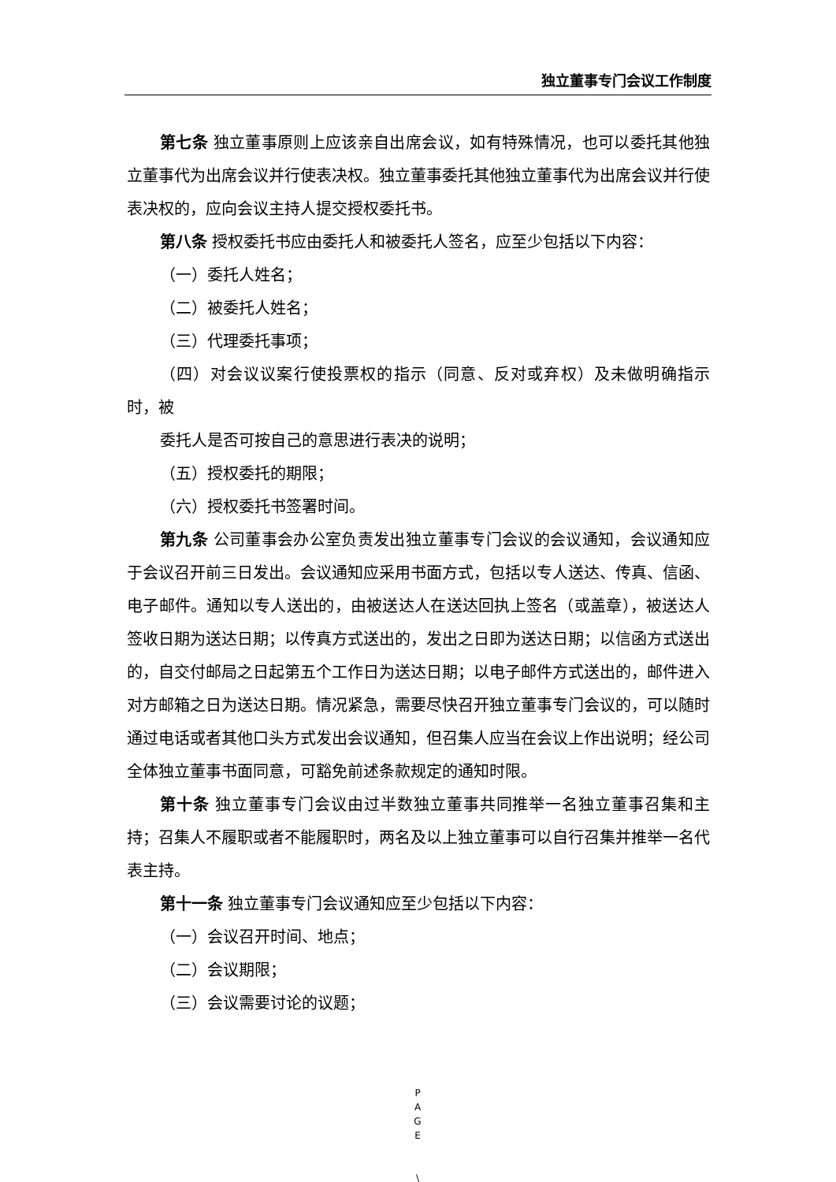独立董事专门会议工作制度
第七条 独立董事原则上应该亲自出席会议，如有特殊情况，也可以委托其他独立董事代为出席会议并行使表决权。独立董事委托其他独立董事代为出席会议并行使表决权的，应向会议主持人提交授权委托书。
第八条 授权委托书应由委托人和被委托人签名，应至少包括以下内容：
（一）委托人姓名；
（二）被委托人姓名；
（三）代理委托事项；
（四）对会议议案行使投票权的指示（同意、反对或弃权）及未做明确指示时，被
委托人是否可按自己的意思进行表决的说明；
（五）授权委托的期限；
（六）授权委托书签署时间。
第九条 公司董事会办公室负责发出独立董事专门会议的会议通知，会议通知应于会议召开前三日发出。会议通知应采用书面方式，包括以专人送达、传真、信函、电子邮件。通知以专人送出的，由被送达人在送达回执上签名（或盖章），被送达人签收日期为送达日期；以传真方式送出的，发出之日即为送达日期；以信函方式送出的，自交付邮局之日起第五个工作日为送达日期；以电子邮件方式送出的，邮件进入对方邮箱之日为送达日期。情况紧急，需要尽快召开独立董事专门会议的，可以随时通过电话或者其他口头方式发出会议通知，但召集人应当在会议上作出说明；经公司全体独立董事书面同意，可豁免前述条款规定的通知时限。
第十条 独立董事专门会议由过半数独立董事共同推举一名独立董事召集和主持；召集人不履职或者不能履职时，两名及以上独立董事可以自行召集并推举一名代表主持。
第十一条 独立董事专门会议通知应至少包括以下内容：
（一）会议召开时间、地点；
（二）会议期限；
（三）会议需要讨论的议题；
P
A
G
E
\